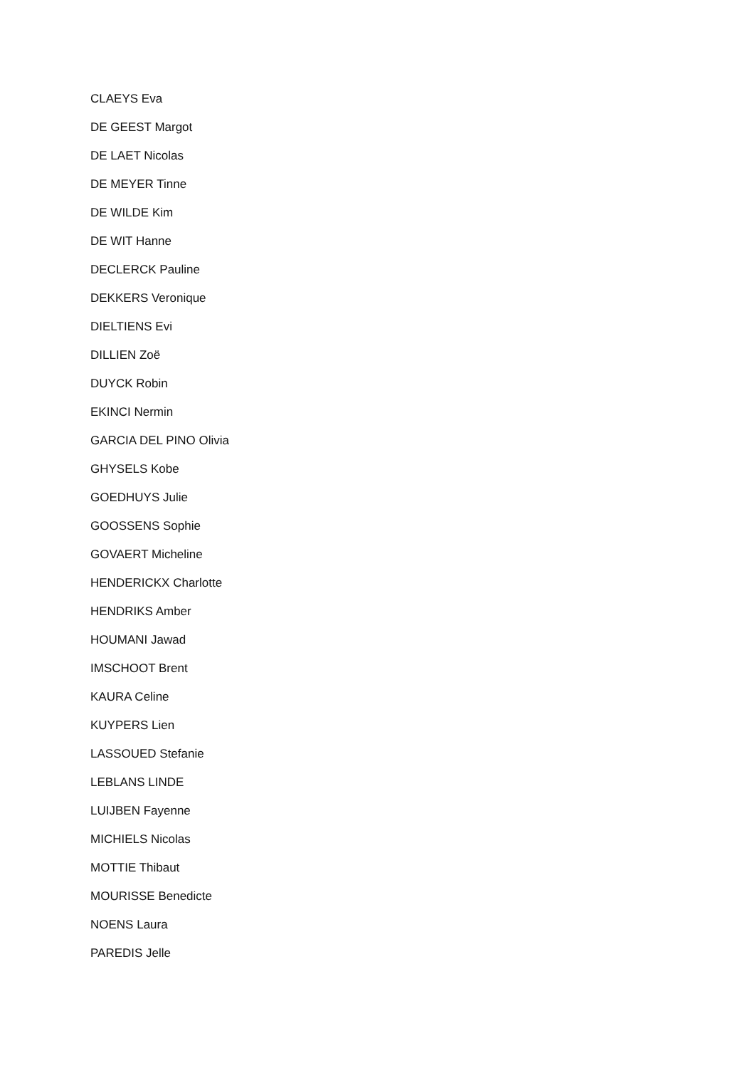CLAEYS Eva
DE GEEST Margot
DE LAET Nicolas
DE MEYER Tinne
DE WILDE Kim
DE WIT Hanne
DECLERCK Pauline
DEKKERS Veronique
DIELTIENS Evi
DILLIEN Zoë
DUYCK Robin
EKINCI Nermin
GARCIA DEL PINO Olivia
GHYSELS Kobe
GOEDHUYS Julie
GOOSSENS Sophie
GOVAERT Micheline
HENDERICKX Charlotte
HENDRIKS Amber
HOUMANI Jawad
IMSCHOOT Brent
KAURA Celine
KUYPERS Lien
LASSOUED Stefanie
LEBLANS LINDE
LUIJBEN Fayenne
MICHIELS Nicolas
MOTTIE Thibaut
MOURISSE Benedicte
NOENS Laura
PAREDIS Jelle